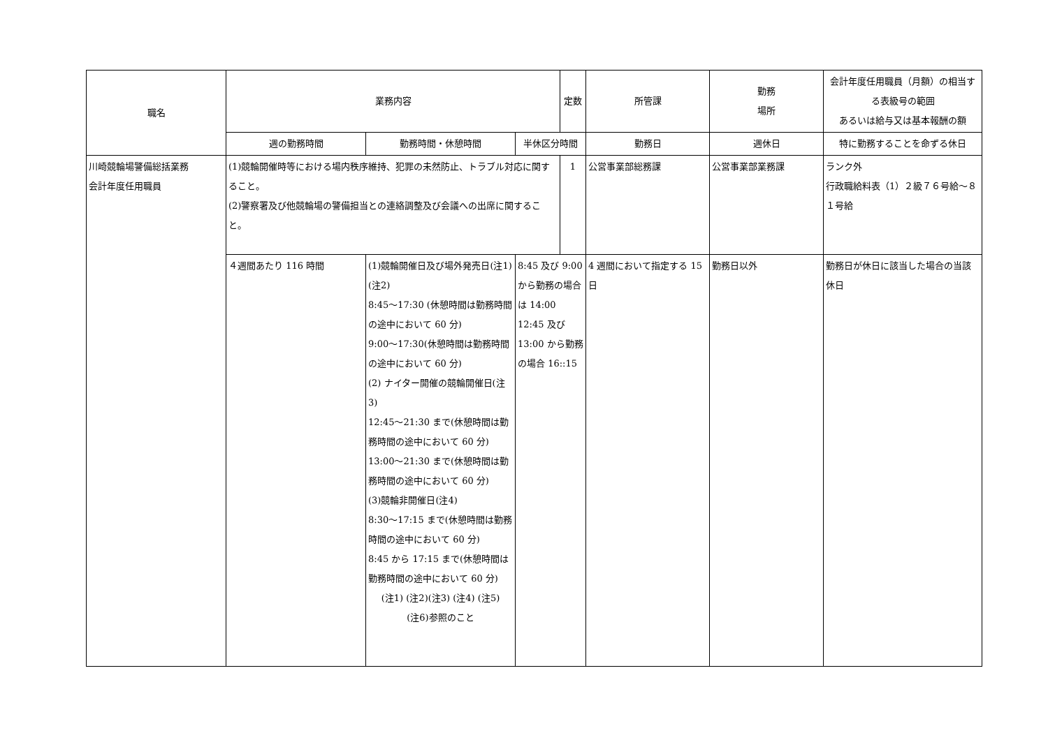| 職名 | 業務内容 | | | 定数 | 所管課 | 勤務 場所 | 会計年度任用職員（月額）の相当する表級号の範囲 あるいは給与又は基本報酬の額 |
| --- | --- | --- | --- | --- | --- | --- | --- |
| | 週の勤務時間 | 勤務時間・休憩時間 | 半休区分時間 | | 勤務日 | 週休日 | 特に勤務することを命ずる休日 |
| 川崎競輪場警備総括業務 会計年度任用職員 | (1)競輪開催時等における場内秩序維持、犯罪の未然防止、トラブル対応に関すること。 (2)警察署及び他競輪場の警備担当との連絡調整及び会議への出席に関すること。 | | | 1 | 公営事業部総務課 | 公営事業部業務課 | ランク外 行政職給料表（1）２級７６号給～８１号給 |
| | ４週間あたり 116 時間 | (1)競輪開催日及び場外発売日(注1)(注2) 8:45～17:30 (休憩時間は勤務時間の途中において 60 分) 9:00～17:30(休憩時間は勤務時間の途中において 60 分) (2) ナイター開催の競輪開催日(注3) 12:45～21:30 まで(休憩時間は勤務時間の途中において 60 分) 13:00～21:30 まで(休憩時間は勤務時間の途中において 60 分) (3)競輪非開催日(注4) 8:30～17:15 まで(休憩時間は勤務時間の途中において 60 分) 8:45 から 17:15 まで(休憩時間は勤務時間の途中において 60 分) (注1) (注2)(注3) (注4) (注5) (注6)参照のこと | 8:45 及び 9:00 から勤務の場合は 14:00 12:45 及び 13:00 から勤務の場合 16::15 | | 4 週間において指定する 15 日 | 勤務日以外 | 勤務日が休日に該当した場合の当該休日 |